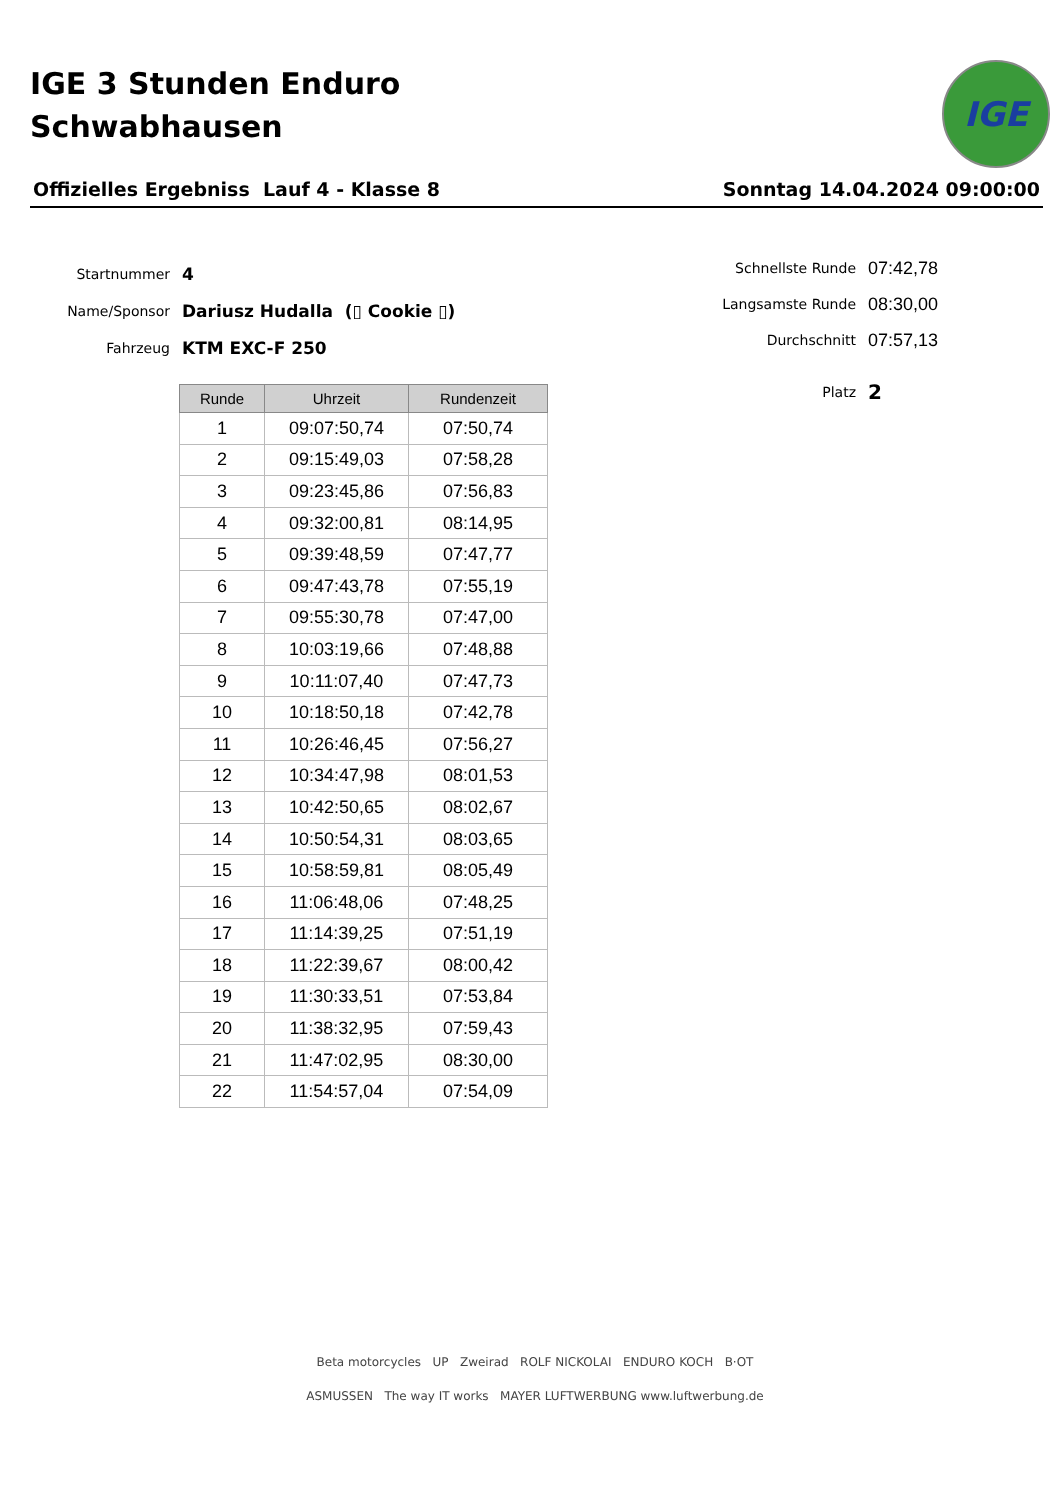IGE 3 Stunden Enduro
Schwabhausen
IGE
Offizielles Ergebniss Lauf 4 - Klasse 8 Sonntag 14.04.2024 09:00:00
Startnummer 4
Name/Sponsor Dariusz Hudalla (▯ Cookie ▯)
Fahrzeug KTM EXC-F 250
Schnellste Runde 07:42,78
Langsamste Runde 08:30,00
Durchschnitt 07:57,13
Platz 2
| Runde | Uhrzeit | Rundenzeit |
| --- | --- | --- |
| 1 | 09:07:50,74 | 07:50,74 |
| 2 | 09:15:49,03 | 07:58,28 |
| 3 | 09:23:45,86 | 07:56,83 |
| 4 | 09:32:00,81 | 08:14,95 |
| 5 | 09:39:48,59 | 07:47,77 |
| 6 | 09:47:43,78 | 07:55,19 |
| 7 | 09:55:30,78 | 07:47,00 |
| 8 | 10:03:19,66 | 07:48,88 |
| 9 | 10:11:07,40 | 07:47,73 |
| 10 | 10:18:50,18 | 07:42,78 |
| 11 | 10:26:46,45 | 07:56,27 |
| 12 | 10:34:47,98 | 08:01,53 |
| 13 | 10:42:50,65 | 08:02,67 |
| 14 | 10:50:54,31 | 08:03,65 |
| 15 | 10:58:59,81 | 08:05,49 |
| 16 | 11:06:48,06 | 07:48,25 |
| 17 | 11:14:39,25 | 07:51,19 |
| 18 | 11:22:39,67 | 08:00,42 |
| 19 | 11:30:33,51 | 07:53,84 |
| 20 | 11:38:32,95 | 07:59,43 |
| 21 | 11:47:02,95 | 08:30,00 |
| 22 | 11:54:57,04 | 07:54,09 |
Beta motorcycles UP Zweirad ROLF NICKOLAI ENDURO KOCH B·OT
ASMUSSEN The way IT works MAYER LUFTWERBUNG www.luftwerbung.de